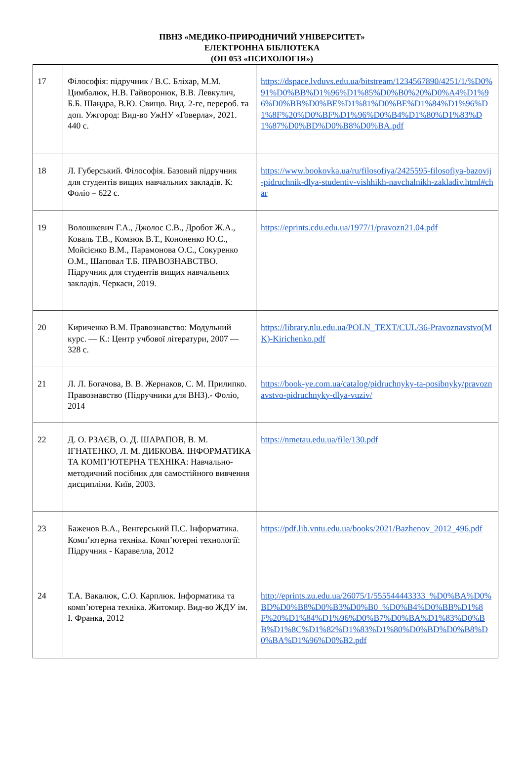ПВНЗ «МЕДИКО-ПРИРОДНИЧИЙ УНІВЕРСИТЕТ»
ЕЛЕКТРОННА БІБЛІОТЕКА
(ОП 053 «ПСИХОЛОГІЯ»)
| 17 | Філософія: підручник / В.С. Бліхар, М.М. Цимбалюк, Н.В. Гайворонюк, В.В. Левкулич, Б.Б. Шандра, В.Ю. Свищо. Вид. 2-ге, перероб. та доп. Ужгород: Вид-во УжНУ «Говерла», 2021. 440 с. | https://dspace.lvduvs.edu.ua/bitstream/1234567890/4251/1/%D0%91%D0%BB%D1%96%D1%85%D0%B0%20%D0%A4%D1%96%D0%BB%D0%BE%D1%81%D0%BE%D1%84%D1%96%D1%8F%20%D0%BF%D1%96%D0%B4%D1%80%D1%83%D1%87%D0%BD%D0%B8%D0%BA.pdf |
| 18 | Л. Губерський. Філософія. Базовий підручник для студентів вищих навчальних закладів. К: Фоліо – 622 с. | https://www.bookovka.ua/ru/filosofiya/2425595-filosofiya-bazovij-pidruchnik-dlya-studentiv-vishhikh-navchalnikh-zakladiv.html#char |
| 19 | Волошкевич Г.А., Джолос С.В., Дробот Ж.А., Коваль Т.В., Комзюк В.Т., Кононенко Ю.С., Мойсієнко В.М., Парамонова О.С., Сокуренко О.М., Шаповал Т.Б. ПРАВОЗНАВСТВО. Підручник для студентів вищих навчальних закладів. Черкаси, 2019. | https://eprints.cdu.edu.ua/1977/1/pravozn21.04.pdf |
| 20 | Кириченко В.М. Правознавство: Модульний курс. — К.: Центр учбової літератури, 2007 — 328 с. | https://library.nlu.edu.ua/POLN_TEXT/CUL/36-Pravoznavstvo(MK)-Kirichenko.pdf |
| 21 | Л. Л. Богачова, В. В. Жернаков, С. М. Прилипко. Правознавство (Підручники для ВНЗ).- Фоліо, 2014 | https://book-ye.com.ua/catalog/pidruchnyky-ta-posibnyky/pravoznavstvo-pidruchnyky-dlya-vuziv/ |
| 22 | Д. О. РЗАЄВ, О. Д. ШАРАПОВ, В. М. ІГНАТЕНКО, Л. М. ДИБКОВА. ІНФОРМАТИКА ТА КОМП’ЮТЕРНА ТЕХНІКА: Навчально-методичний посібник для самостійного вивчення дисципліни. Київ, 2003. | https://nmetau.edu.ua/file/130.pdf |
| 23 | Баженов В.А., Венгерський П.С. Інформатика. Комп’ютерна техніка. Комп’ютерні технології: Підручник - Каравелла, 2012 | https://pdf.lib.vntu.edu.ua/books/2021/Bazhenov_2012_496.pdf |
| 24 | Т.А. Вакалюк, С.О. Карплюк. Інформатика та комп’ютерна техніка. Житомир. Вид-во ЖДУ ім. І. Франка, 2012 | http://eprints.zu.edu.ua/26075/1/555544443333_%D0%BA%D0%BD%D0%B8%D0%B3%D0%B0_%D0%B4%D0%BB%D1%8F%20%D1%84%D1%96%D0%B7%D0%BA%D1%83%D0%BB%D1%8C%D1%82%D1%83%D1%80%D0%BD%D0%B8%D0%BA%D1%96%D0%B2.pdf |